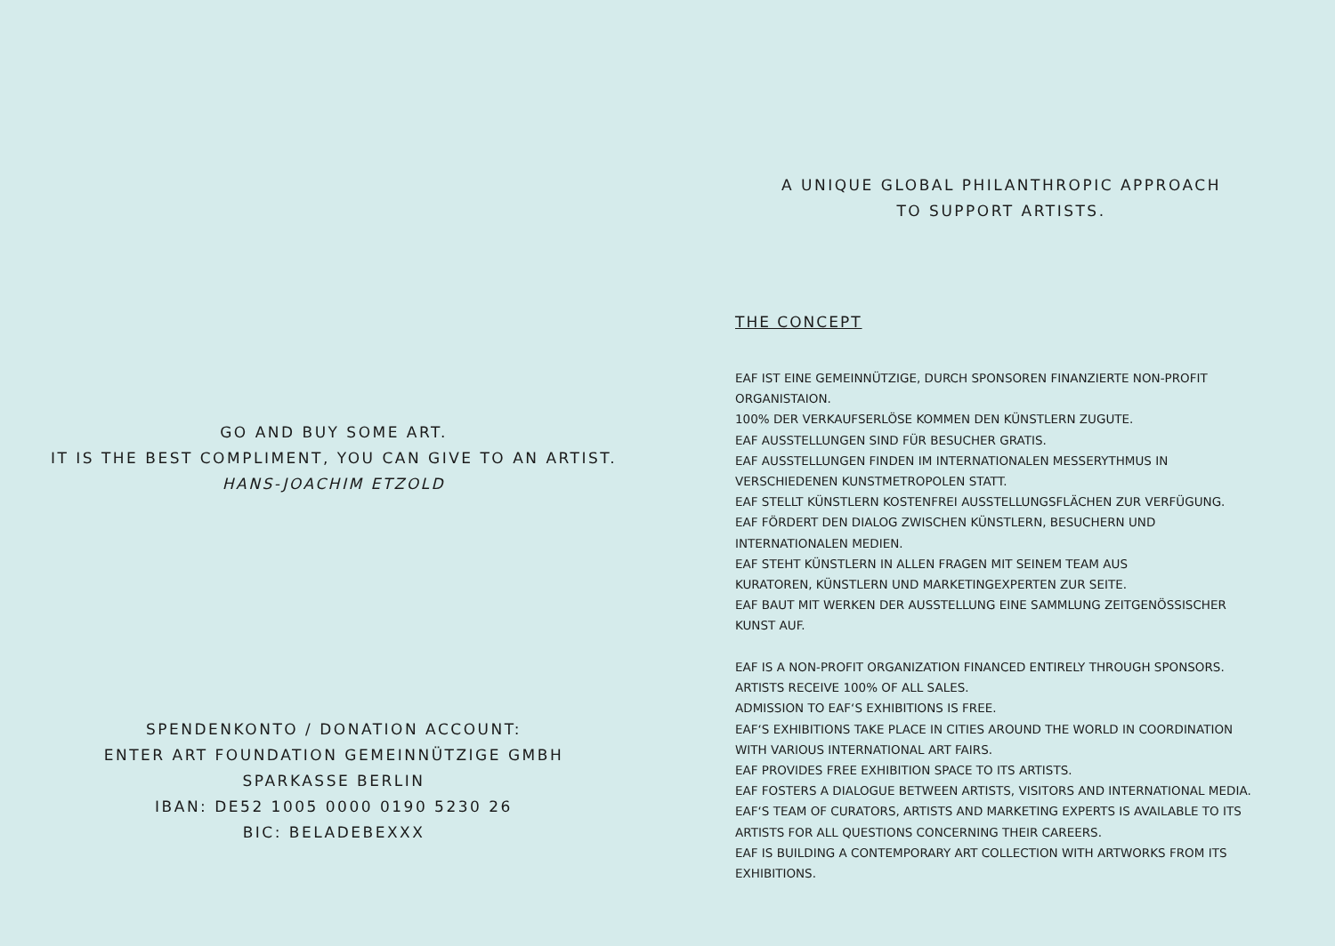GO AND BUY SOME ART.
IT IS THE BEST COMPLIMENT, YOU CAN GIVE TO AN ARTIST.
HANS-JOACHIM ETZOLD
SPENDENKONTO / DONATION ACCOUNT:
ENTER ART FOUNDATION GEMEINNÜTZIGE GMBH
SPARKASSE BERLIN
IBAN: DE52 1005 0000 0190 5230 26
BIC: BELADEBEXXX
A UNIQUE GLOBAL PHILANTHROPIC APPROACH
TO SUPPORT ARTISTS.
THE CONCEPT
EAF IST EINE GEMEINNÜTZIGE, DURCH SPONSOREN FINANZIERTE NON-PROFIT ORGANISTAION.
100% DER VERKAUFSERLÖSE KOMMEN DEN KÜNSTLERN ZUGUTE.
EAF AUSSTELLUNGEN SIND FÜR BESUCHER GRATIS.
EAF AUSSTELLUNGEN FINDEN IM INTERNATIONALEN MESSERYTHMUS IN
VERSCHIEDENEN KUNSTMETROPOLEN STATT.
EAF STELLT KÜNSTLERN KOSTENFREI AUSSTELLUNGSFLÄCHEN ZUR VERFÜGUNG.
EAF FÖRDERT DEN DIALOG ZWISCHEN KÜNSTLERN, BESUCHERN UND
INTERNATIONALEN MEDIEN.
EAF STEHT KÜNSTLERN IN ALLEN FRAGEN MIT SEINEM TEAM AUS
KURATOREN, KÜNSTLERN UND MARKETINGEXPERTEN ZUR SEITE.
EAF BAUT MIT WERKEN DER AUSSTELLUNG EINE SAMMLUNG ZEITGENÖSSISCHER
KUNST AUF.
EAF IS A NON-PROFIT ORGANIZATION FINANCED ENTIRELY THROUGH SPONSORS.
ARTISTS RECEIVE 100% OF ALL SALES.
ADMISSION TO EAF‘S EXHIBITIONS IS FREE.
EAF‘S EXHIBITIONS TAKE PLACE IN CITIES AROUND THE WORLD IN COORDINATION
WITH VARIOUS INTERNATIONAL ART FAIRS.
EAF PROVIDES FREE EXHIBITION SPACE TO ITS ARTISTS.
EAF FOSTERS A DIALOGUE BETWEEN ARTISTS, VISITORS AND INTERNATIONAL MEDIA.
EAF‘S TEAM OF CURATORS, ARTISTS AND MARKETING EXPERTS IS AVAILABLE TO ITS
ARTISTS FOR ALL QUESTIONS CONCERNING THEIR CAREERS.
EAF IS BUILDING A CONTEMPORARY ART COLLECTION WITH ARTWORKS FROM ITS
EXHIBITIONS.